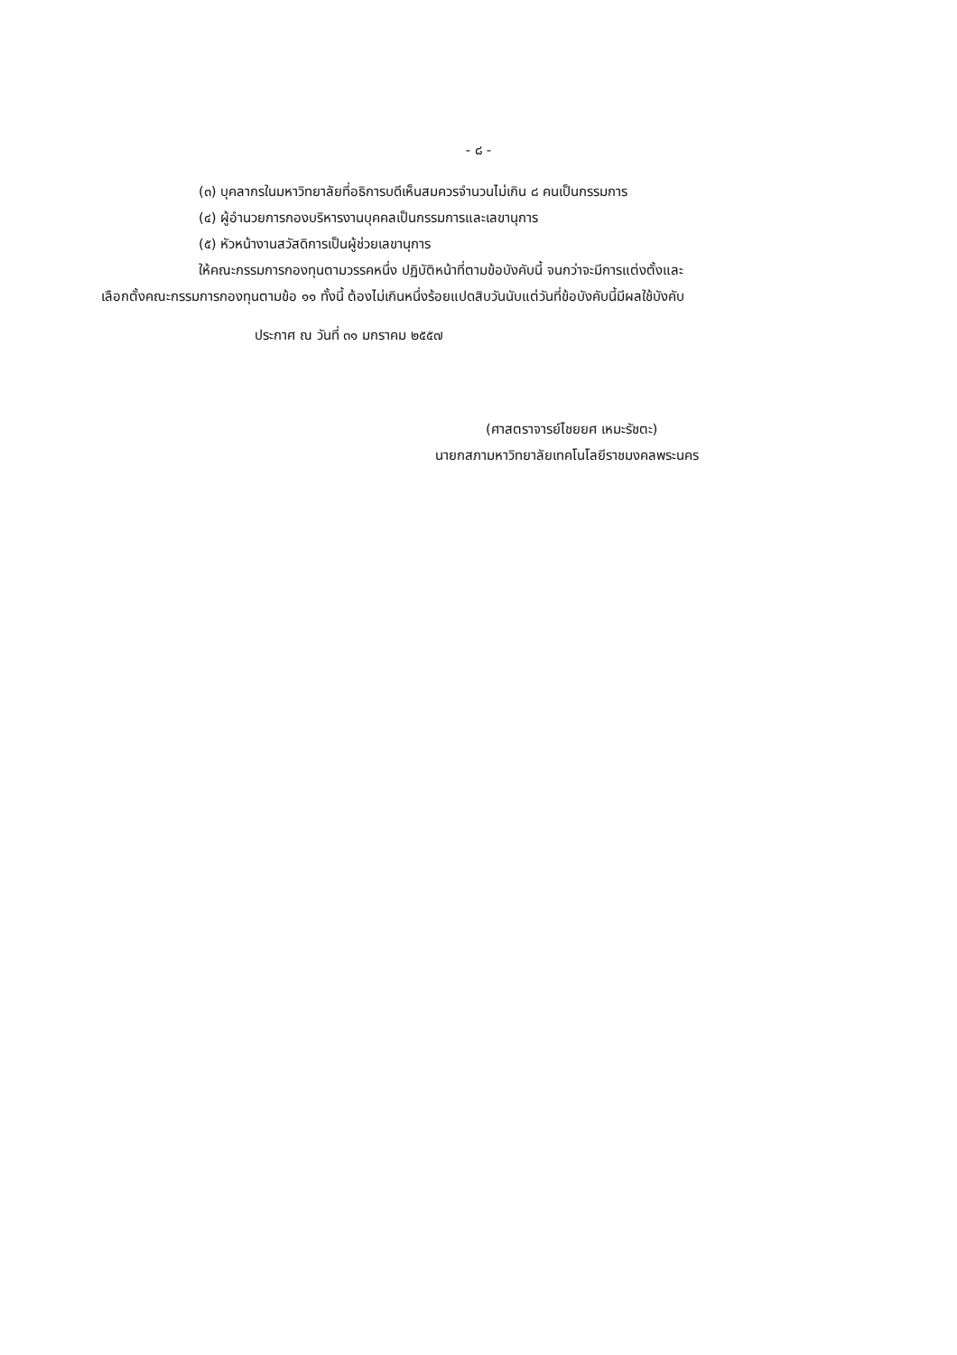- ๘ -
(๓) บุคลากรในมหาวิทยาลัยที่อธิการบดีเห็นสมควรจำนวนไม่เกิน ๘ คนเป็นกรรมการ
(๔) ผู้อำนวยการกองบริหารงานบุคคลเป็นกรรมการและเลขานุการ
(๕) หัวหน้างานสวัสดิการเป็นผู้ช่วยเลขานุการ
ให้คณะกรรมการกองทุนตามวรรคหนึ่ง ปฏิบัติหน้าที่ตามข้อบังคับนี้ จนกว่าจะมีการแต่งตั้งและ
เลือกตั้งคณะกรรมการกองทุนตามข้อ ๑๑ ทั้งนี้ ต้องไม่เกินหนึ่งร้อยแปดสิบวันนับแต่วันที่ข้อบังคับนี้มีผลใช้บังคับ
ประกาศ ณ วันที่ ๓๑ มกราคม ๒๕๕๗
(ศาสตราจารย์ไชยยศ เหมะรัชตะ)
นายกสภามหาวิทยาลัยเทคโนโลยีราชมงคลพระนคร